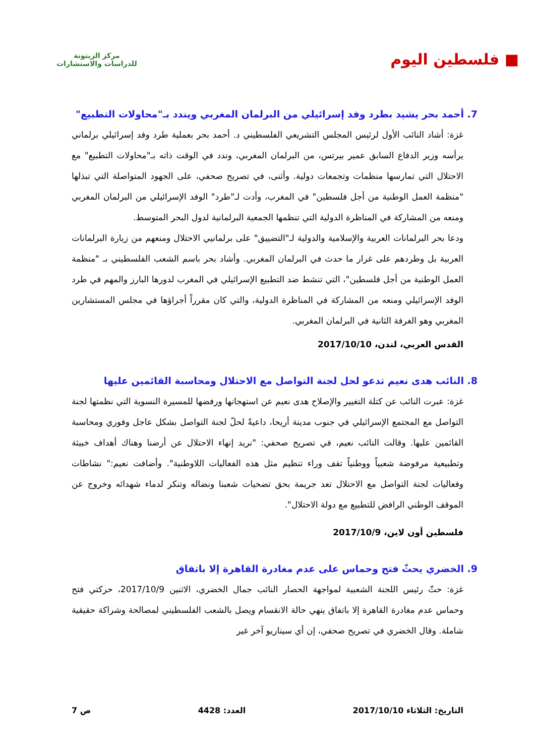■ فلسطين اليوم
مركز الزيتونة
للدراسات والاستشارات
7. أحمد بحر يشيد بطرد وفد إسرائيلي من البرلمان المغربي ويندد بـ"محاولات التطبيع"
غزة: أشاد النائب الأول لرئيس المجلس التشريعي الفلسطيني د. أحمد بحر بعملية طرد وفد إسرائيلي برلماني يرأسه وزير الدفاع السابق عمير بيرتس، من البرلمان المغربي، وندد في الوقت ذاته بـ"محاولات التطبيع" مع الاحتلال التي تمارسها منظمات وتجمعات دولية. وأثنى، في تصريح صحفي، على الجهود المتواصلة التي تبذلها "منظمة العمل الوطنية من أجل فلسطين" في المغرب، وأدت لـ"طرد" الوفد الإسرائيلي من البرلمان المغربي ومنعه من المشاركة في المناظرة الدولية التي تنظمها الجمعية البرلمانية لدول البحر المتوسط.
ودعا بحر البرلمانات العربية والإسلامية والدولية لـ"التضييق" على برلمانيي الاحتلال ومنعهم من زيارة البرلمانات العربية بل وطردهم على غرار ما حدث في البرلمان المغربي. وأشاد بحر باسم الشعب الفلسطيني بـ "منظمة العمل الوطنية من أجل فلسطين"، التي تنشط ضد التطبيع الإسرائيلي في المغرب لدورها البارز والمهم في طرد الوفد الإسرائيلي ومنعه من المشاركة في المناظرة الدولية، والتي كان مقرراً أجراؤها في مجلس المستشارين المغربي وهو الغرفة الثانية في البرلمان المغربي.
القدس العربي، لندن، 2017/10/10
8. النائب هدى نعيم تدعو لحل لجنة التواصل مع الاحتلال ومحاسبة القائمين عليها
غزة: عبرت النائب عن كتلة التغيير والإصلاح هدى نعيم عن استهجانها ورفضها للمسيرة النسوية التي نظمتها لجنة التواصل مع المجتمع الإسرائيلي في جنوب مدينة أريحا، داعيةً لحلّ لجنة التواصل بشكل عاجل وفوري ومحاسبة القائمين عليها. وقالت النائب نعيم، في تصريح صحفي: "نريد إنهاء الاحتلال عن أرضنا وهناك أهداف خبيثة وتطبيعية مرفوضة شعبياً ووطنياً تقف وراء تنظيم مثل هذه الفعاليات اللاوطنية". وأضافت نعيم:" نشاطات وفعاليات لجنة التواصل مع الاحتلال تعد جريمة بحق تضحيات شعبنا ونضاله وتنكر لدماء شهدائه وخروج عن الموقف الوطني الرافض للتطبيع مع دولة الاحتلال".
فلسطين أون لاين، 2017/10/9
9. الخضري يحثّ فتح وحماس على عدم مغادرة القاهرة إلا باتفاق
غزة: حثّ رئيس اللجنة الشعبية لمواجهة الحصار النائب جمال الخضري، الاثنين 2017/10/9، حركتي فتح وحماس عدم مغادرة القاهرة إلا باتفاق ينهي حالة الانقسام ويصل بالشعب الفلسطيني لمصالحة وشراكة حقيقية شاملة. وقال الخضري في تصريح صحفي، إن أي سيناريو آخر غير
التاريخ: الثلاثاء 2017/10/10 العدد: 4428 ص 7